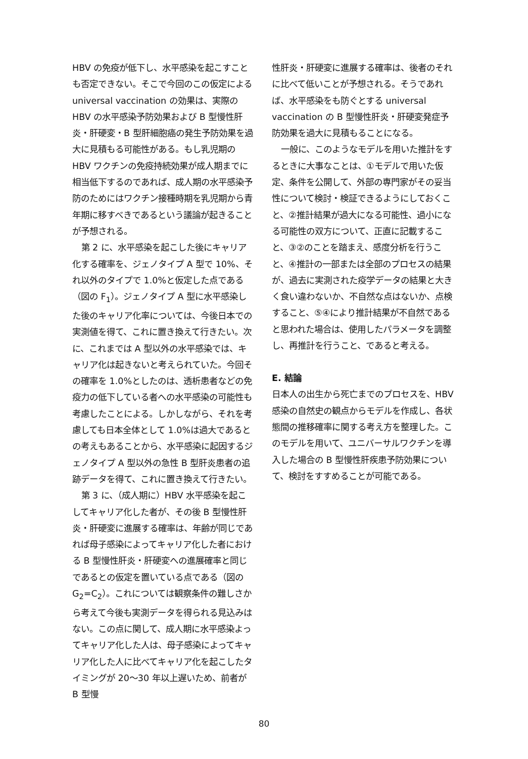HBV の免疫が低下し、水平感染を起こすことも否定できない。そこで今回のこの仮定による universal vaccination の効果は、実際の HBV の水平感染予防効果および B 型慢性肝炎・肝硬変・B 型肝細胞癌の発生予防効果を過大に見積もる可能性がある。もし乳児期の HBV ワクチンの免疫持続効果が成人期までに相当低下するのであれば、成人期の水平感染予防のためにはワクチン接種時期を乳児期から青年期に移すべきであるという議論が起きることが予想される。
第 2 に、水平感染を起こした後にキャリア化する確率を、ジェノタイプ A 型で 10%、それ以外のタイプで 1.0%と仮定した点である（図の F<sub>1</sub>）。ジェノタイプ A 型に水平感染した後のキャリア化率については、今後日本での実測値を得て、これに置き換えて行きたい。次に、これまでは A 型以外の水平感染では、キャリア化は起きないと考えられていた。今回その確率を 1.0%としたのは、透析患者などの免疫力の低下している者への水平感染の可能性も考慮したことによる。しかしながら、それを考慮しても日本全体として 1.0%は過大であるとの考えもあることから、水平感染に起因するジェノタイプ A 型以外の急性 B 型肝炎患者の追跡データを得て、これに置き換えて行きたい。
第 3 に、（成人期に）HBV 水平感染を起こしてキャリア化した者が、その後 B 型慢性肝炎・肝硬変に進展する確率は、年齢が同じであれば母子感染によってキャリア化した者における B 型慢性肝炎・肝硬変への進展確率と同じであるとの仮定を置いている点である（図の G<sub>2</sub>=C<sub>2</sub>）。これについては観察条件の難しさから考えて今後も実測データを得られる見込みはない。この点に関して、成人期に水平感染よってキャリア化した人は、母子感染によってキャリア化した人に比べてキャリア化を起こしたタイミングが 20～30 年以上遅いため、前者が B 型慢
性肝炎・肝硬変に進展する確率は、後者のそれに比べて低いことが予想される。そうであれば、水平感染をも防ぐとする universal vaccination の B 型慢性肝炎・肝硬変発症予防効果を過大に見積もることになる。
一般に、このようなモデルを用いた推計をするときに大事なことは、①モデルで用いた仮定、条件を公開して、外部の専門家がその妥当性について検討・検証できるようにしておくこと、②推計結果が過大になる可能性、過小になる可能性の双方について、正直に記載すること、③②のことを踏まえ、感度分析を行うこと、④推計の一部または全部のプロセスの結果が、過去に実測された疫学データの結果と大きく食い違わないか、不自然な点はないか、点検すること、⑤④により推計結果が不自然であると思われた場合は、使用したパラメータを調整し、再推計を行うこと、であると考える。
E. 結論
日本人の出生から死亡までのプロセスを、HBV 感染の自然史の観点からモデルを作成し、各状態間の推移確率に関する考え方を整理した。このモデルを用いて、ユニバーサルワクチンを導入した場合の B 型慢性肝疾患予防効果について、検討をすすめることが可能である。
80